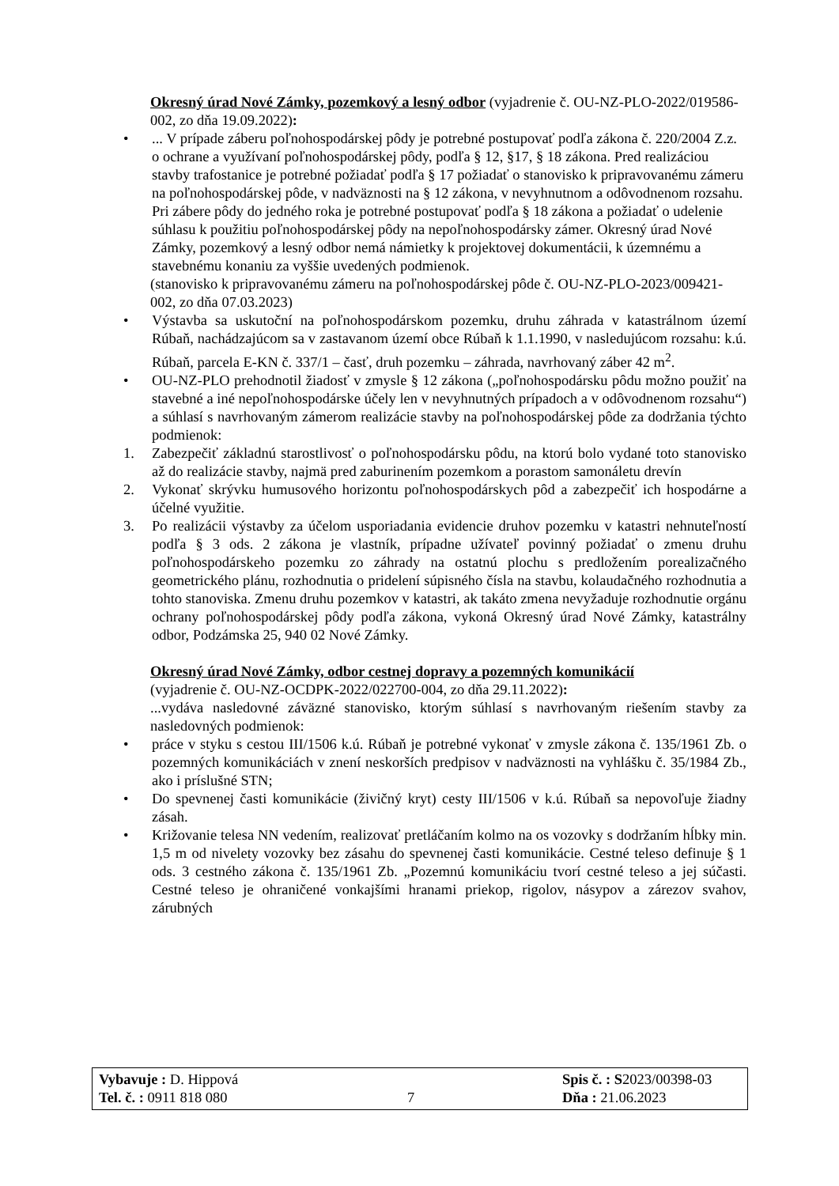Okresný úrad Nové Zámky, pozemkový a lesný odbor (vyjadrenie č. OU-NZ-PLO-2022/019586-002, zo dňa 19.09.2022):
•... V prípade záberu poľnohospodárskej pôdy je potrebné postupovať podľa zákona č. 220/2004 Z.z. o ochrane a využívaní poľnohospodárskej pôdy, podľa § 12, §17, § 18 zákona. Pred realizáciou stavby trafostanice je potrebné požiadať podľa § 17 požiadať o stanovisko k pripravovanému zámeru na poľnohospodárskej pôde, v nadväznosti na § 12 zákona, v nevyhnutnom a odôvodnenom rozsahu. Pri zábere pôdy do jedného roka je potrebné postupovať podľa § 18 zákona a požiadať o udelenie súhlasu k použitiu poľnohospodárskej pôdy na nepoľnohospodársky zámer. Okresný úrad Nové Zámky, pozemkový a lesný odbor nemá námietky k projektovej dokumentácii, k územnému a stavebnému konaniu za vyššie uvedených podmienok.
(stanovisko k pripravovanému zámeru na poľnohospodárskej pôde č. OU-NZ-PLO-2023/009421-002, zo dňa 07.03.2023)
• Výstavba sa uskutoční na poľnohospodárskom pozemku, druhu záhrada v katastrálnom území Rúbaň, nachádzajúcom sa v zastavanom území obce Rúbaň k 1.1.1990, v nasledujúcom rozsahu: k.ú. Rúbaň, parcela E-KN č. 337/1 – časť, druh pozemku – záhrada, navrhovaný záber 42 m<sup>2</sup>.
• OU-NZ-PLO prehodnotil žiadosť v zmysle § 12 zákona („poľnohospodársku pôdu možno použiť na stavebné a iné nepoľnohospodárske účely len v nevyhnutných prípadoch a v odôvodnenom rozsahu“) a súhlasí s navrhovaným zámerom realizácie stavby na poľnohospodárskej pôde za dodržania týchto podmienok:
1. Zabezpečiť základnú starostlivosť o poľnohospodársku pôdu, na ktorú bolo vydané toto stanovisko až do realizácie stavby, najmä pred zaburinením pozemkom a porastom samonáletu drevín
2. Vykonať skrývku humusového horizontu poľnohospodárskych pôd a zabezpečiť ich hospodárne a účelné využitie.
3. Po realizácii výstavby za účelom usporiadania evidencie druhov pozemku v katastri nehnuteľností podľa § 3 ods. 2 zákona je vlastník, prípadne užívateľ povinný požiadať o zmenu druhu poľnohospodárskeho pozemku zo záhrady na ostatnú plochu s predložením porealizačného geometrického plánu, rozhodnutia o pridelení súpisného čísla na stavbu, kolaudačného rozhodnutia a tohto stanoviska. Zmenu druhu pozemkov v katastri, ak takáto zmena nevyžaduje rozhodnutie orgánu ochrany poľnohospodárskej pôdy podľa zákona, vykoná Okresný úrad Nové Zámky, katastrálny odbor, Podzámska 25, 940 02 Nové Zámky.
Okresný úrad Nové Zámky, odbor cestnej dopravy a pozemných komunikácií
(vyjadrenie č. OU-NZ-OCDPK-2022/022700-004, zo dňa 29.11.2022):
...vydáva nasledovné záväzné stanovisko, ktorým súhlasí s navrhovaným riešením stavby za nasledovných podmienok:
• práce v styku s cestou III/1506 k.ú. Rúbaň je potrebné vykonať v zmysle zákona č. 135/1961 Zb. o pozemných komunikáciách v znení neskorších predpisov v nadväznosti na vyhlášku č. 35/1984 Zb., ako i príslušné STN;
• Do spevnenej časti komunikácie (živičný kryt) cesty III/1506 v k.ú. Rúbaň sa nepovoľuje žiadny zásah.
• Križovanie telesa NN vedením, realizovať pretláčaním kolmo na os vozovky s dodržaním hĺbky min. 1,5 m od nivelety vozovky bez zásahu do spevnenej časti komunikácie. Cestné teleso definuje § 1 ods. 3 cestného zákona č. 135/1961 Zb. „Pozemnú komunikáciu tvorí cestné teleso a jej súčasti. Cestné teleso je ohraničené vonkajšími hranami priekop, rigolov, násypov a zárezov svahov, zárubných
Vybavuje : D. Hippová Spis č. : S2023/00398-03
Tel. č. : 0911 818 080 7 Dňa : 21.06.2023